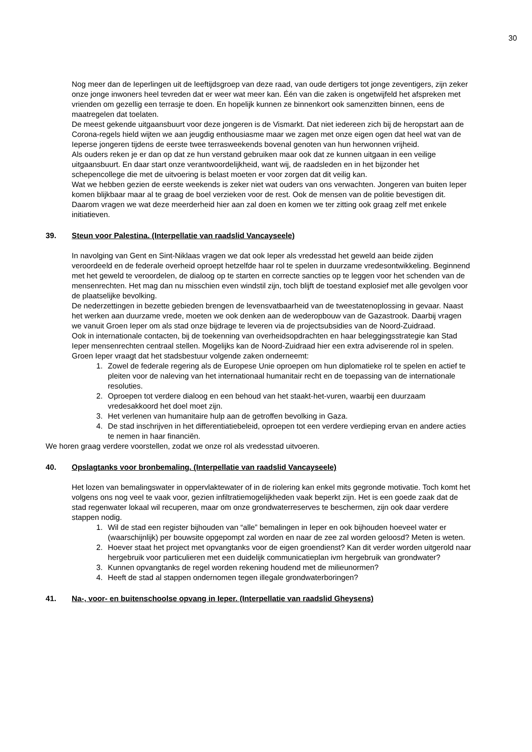30
Nog meer dan de Ieperlingen uit de leeftijdsgroep van deze raad, van oude dertigers tot jonge zeventigers, zijn zeker onze jonge inwoners heel tevreden dat er weer wat meer kan. Één van die zaken is ongetwijfeld het afspreken met vrienden om gezellig een terrasje te doen. En hopelijk kunnen ze binnenkort ook samenzitten binnen, eens de maatregelen dat toelaten.
De meest gekende uitgaansbuurt voor deze jongeren is de Vismarkt. Dat niet iedereen zich bij de heropstart aan de Corona-regels hield wijten we aan jeugdig enthousiasme maar we zagen met onze eigen ogen dat heel wat van de Ieperse jongeren tijdens de eerste twee terrasweekends bovenal genoten van hun herwonnen vrijheid.
Als ouders reken je er dan op dat ze hun verstand gebruiken maar ook dat ze kunnen uitgaan in een veilige uitgaansbuurt. En daar start onze verantwoordelijkheid, want wij, de raadsleden en in het bijzonder het schepencollege die met de uitvoering is belast moeten er voor zorgen dat dit veilig kan.
Wat we hebben gezien de eerste weekends is zeker niet wat ouders van ons verwachten. Jongeren van buiten Ieper komen blijkbaar maar al te graag de boel verzieken voor de rest. Ook de mensen van de politie bevestigen dit.
Daarom vragen we wat deze meerderheid hier aan zal doen en komen we ter zitting ook graag zelf met enkele initiatieven.
39. Steun voor Palestina. (Interpellatie van raadslid Vancayseele)
In navolging van Gent en Sint-Niklaas vragen we dat ook Ieper als vredesstad het geweld aan beide zijden veroordeeld en de federale overheid oproept hetzelfde haar rol te spelen in duurzame vredesontwikkeling. Beginnend met het geweld te veroordelen, de dialoog op te starten en correcte sancties op te leggen voor het schenden van de mensenrechten. Het mag dan nu misschien even windstil zijn, toch blijft de toestand explosief met alle gevolgen voor de plaatselijke bevolking.
De nederzettingen in bezette gebieden brengen de levensvatbaarheid van de tweestatenoplossing in gevaar. Naast het werken aan duurzame vrede, moeten we ook denken aan de wederopbouw van de Gazastrook. Daarbij vragen we vanuit Groen Ieper om als stad onze bijdrage te leveren via de projectsubsidies van de Noord-Zuidraad.
Ook in internationale contacten, bij de toekenning van overheidsopdrachten en haar beleggingsstrategie kan Stad Ieper mensenrechten centraal stellen. Mogelijks kan de Noord-Zuidraad hier een extra adviserende rol in spelen.
Groen Ieper vraagt dat het stadsbestuur volgende zaken onderneemt:
1. Zowel de federale regering als de Europese Unie oproepen om hun diplomatieke rol te spelen en actief te pleiten voor de naleving van het internationaal humanitair recht en de toepassing van de internationale resoluties.
2. Oproepen tot verdere dialoog en een behoud van het staakt-het-vuren, waarbij een duurzaam vredesakkoord het doel moet zijn.
3. Het verlenen van humanitaire hulp aan de getroffen bevolking in Gaza.
4. De stad inschrijven in het differentiatiebeleid, oproepen tot een verdere verdieping ervan en andere acties te nemen in haar financiën.
We horen graag verdere voorstellen, zodat we onze rol als vredesstad uitvoeren.
40. Opslagtanks voor bronbemaling. (Interpellatie van raadslid Vancayseele)
Het lozen van bemalingswater in oppervlaktewater of in de riolering kan enkel mits gegronde motivatie. Toch komt het volgens ons nog veel te vaak voor, gezien infiltratiemogelijkheden vaak beperkt zijn. Het is een goede zaak dat de stad regenwater lokaal wil recuperen, maar om onze grondwaterreserves te beschermen, zijn ook daar verdere stappen nodig.
1. Wil de stad een register bijhouden van “alle” bemalingen in Ieper en ook bijhouden hoeveel water er (waarschijnlijk) per bouwsite opgepompt zal worden en naar de zee zal worden geloosd? Meten is weten.
2. Hoever staat het project met opvangtanks voor de eigen groendienst? Kan dit verder worden uitgerold naar hergebruik voor particulieren met een duidelijk communicatieplan ivm hergebruik van grondwater?
3. Kunnen opvangtanks de regel worden rekening houdend met de milieunormen?
4. Heeft de stad al stappen ondernomen tegen illegale grondwaterboringen?
41. Na-, voor- en buitenschoolse opvang in Ieper. (Interpellatie van raadslid Gheysens)